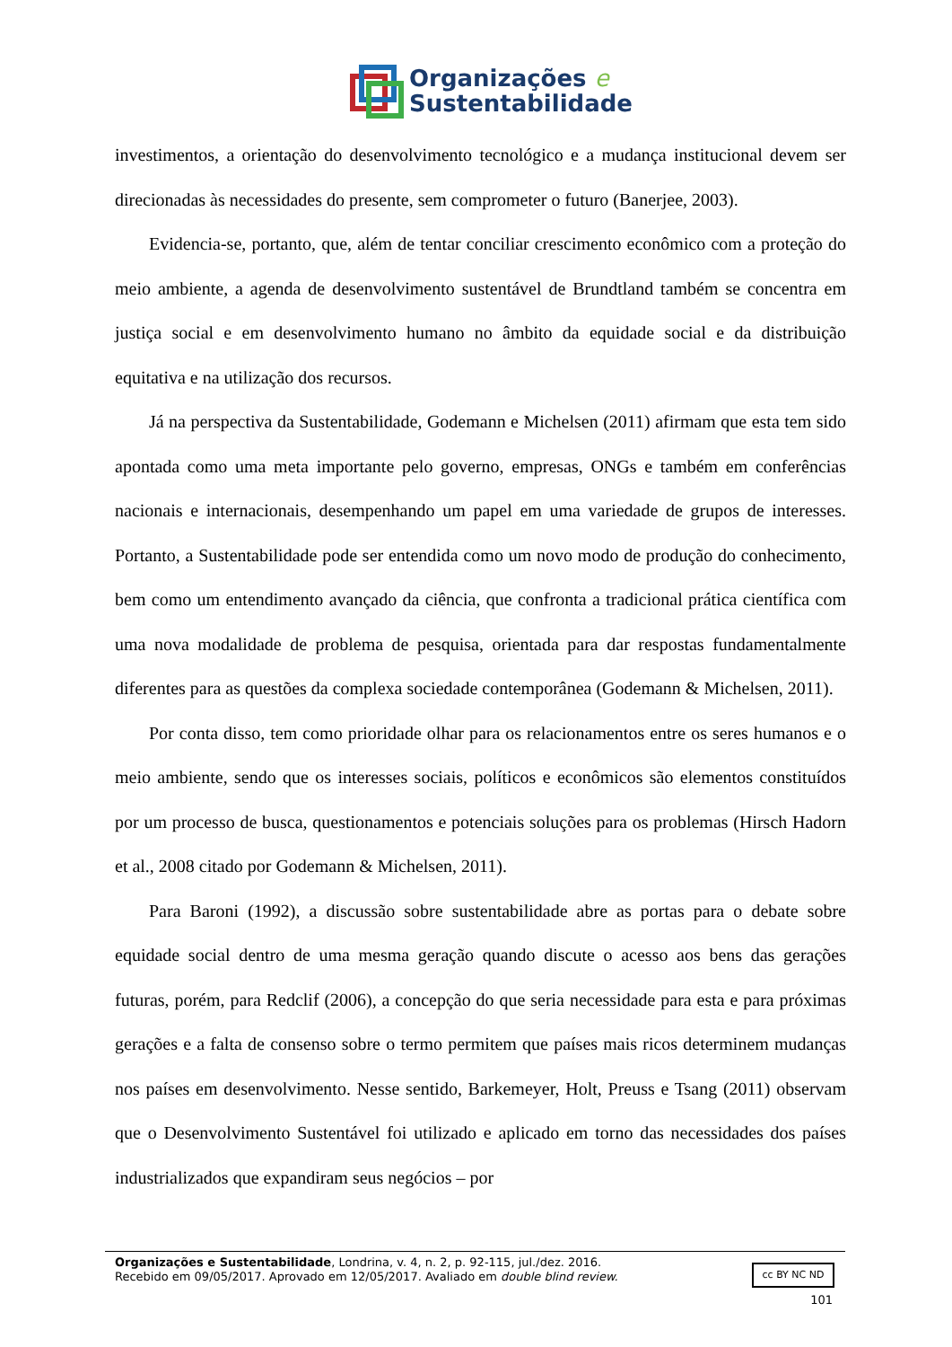Organizações e
Sustentabilidade
investimentos, a orientação do desenvolvimento tecnológico e a mudança institucional devem ser direcionadas às necessidades do presente, sem comprometer o futuro (Banerjee, 2003).
Evidencia-se, portanto, que, além de tentar conciliar crescimento econômico com a proteção do meio ambiente, a agenda de desenvolvimento sustentável de Brundtland também se concentra em justiça social e em desenvolvimento humano no âmbito da equidade social e da distribuição equitativa e na utilização dos recursos.
Já na perspectiva da Sustentabilidade, Godemann e Michelsen (2011) afirmam que esta tem sido apontada como uma meta importante pelo governo, empresas, ONGs e também em conferências nacionais e internacionais, desempenhando um papel em uma variedade de grupos de interesses. Portanto, a Sustentabilidade pode ser entendida como um novo modo de produção do conhecimento, bem como um entendimento avançado da ciência, que confronta a tradicional prática científica com uma nova modalidade de problema de pesquisa, orientada para dar respostas fundamentalmente diferentes para as questões da complexa sociedade contemporânea (Godemann & Michelsen, 2011).
Por conta disso, tem como prioridade olhar para os relacionamentos entre os seres humanos e o meio ambiente, sendo que os interesses sociais, políticos e econômicos são elementos constituídos por um processo de busca, questionamentos e potenciais soluções para os problemas (Hirsch Hadorn et al., 2008 citado por Godemann & Michelsen, 2011).
Para Baroni (1992), a discussão sobre sustentabilidade abre as portas para o debate sobre equidade social dentro de uma mesma geração quando discute o acesso aos bens das gerações futuras, porém, para Redclif (2006), a concepção do que seria necessidade para esta e para próximas gerações e a falta de consenso sobre o termo permitem que países mais ricos determinem mudanças nos países em desenvolvimento. Nesse sentido, Barkemeyer, Holt, Preuss e Tsang (2011) observam que o Desenvolvimento Sustentável foi utilizado e aplicado em torno das necessidades dos países industrializados que expandiram seus negócios – por
cc BY NC ND
Organizações e Sustentabilidade, Londrina, v. 4, n. 2, p. 92-115, jul./dez. 2016.
Recebido em 09/05/2017. Aprovado em 12/05/2017. Avaliado em double blind review.
101